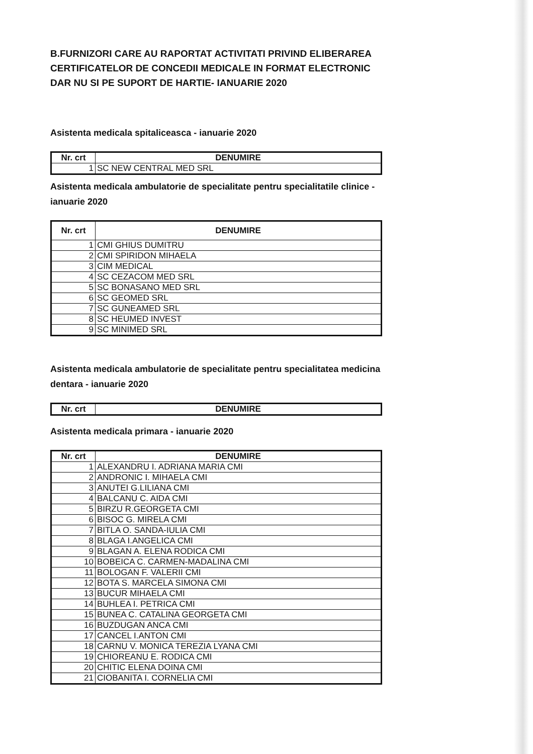B.FURNIZORI CARE AU RAPORTAT ACTIVITATI PRIVIND ELIBERAREA CERTIFICATELOR DE CONCEDII MEDICALE IN FORMAT ELECTRONIC DAR NU SI PE SUPORT DE HARTIE- IANUARIE 2020
Asistenta medicala spitaliceasca - ianuarie 2020
| Nr. crt | DENUMIRE |
| --- | --- |
| 1 | SC NEW CENTRAL MED SRL |
Asistenta medicala ambulatorie de specialitate pentru specialitatile clinice - ianuarie 2020
| Nr. crt | DENUMIRE |
| --- | --- |
| 1 | CMI GHIUS DUMITRU |
| 2 | CMI SPIRIDON MIHAELA |
| 3 | CIM MEDICAL |
| 4 | SC CEZACOM MED SRL |
| 5 | SC BONASANO MED SRL |
| 6 | SC GEOMED SRL |
| 7 | SC GUNEAMED SRL |
| 8 | SC HEUMED INVEST |
| 9 | SC MINIMED SRL |
Asistenta medicala ambulatorie de specialitate pentru specialitatea medicina dentara - ianuarie 2020
| Nr. crt | DENUMIRE |
| --- | --- |
Asistenta medicala primara - ianuarie 2020
| Nr. crt | DENUMIRE |
| --- | --- |
| 1 | ALEXANDRU I. ADRIANA MARIA CMI |
| 2 | ANDRONIC I. MIHAELA CMI |
| 3 | ANUTEI G.LILIANA CMI |
| 4 | BALCANU C. AIDA CMI |
| 5 | BIRZU R.GEORGETA CMI |
| 6 | BISOC G. MIRELA CMI |
| 7 | BITLA O. SANDA-IULIA CMI |
| 8 | BLAGA I.ANGELICA CMI |
| 9 | BLAGAN A. ELENA RODICA CMI |
| 10 | BOBEICA C. CARMEN-MADALINA CMI |
| 11 | BOLOGAN F. VALERII CMI |
| 12 | BOTA S. MARCELA SIMONA CMI |
| 13 | BUCUR MIHAELA CMI |
| 14 | BUHLEA I. PETRICA CMI |
| 15 | BUNEA C. CATALINA GEORGETA CMI |
| 16 | BUZDUGAN ANCA CMI |
| 17 | CANCEL I.ANTON CMI |
| 18 | CARNU V. MONICA TEREZIA LYANA CMI |
| 19 | CHIOREANU E. RODICA CMI |
| 20 | CHITIC ELENA DOINA CMI |
| 21 | CIOBANITA I. CORNELIA CMI |